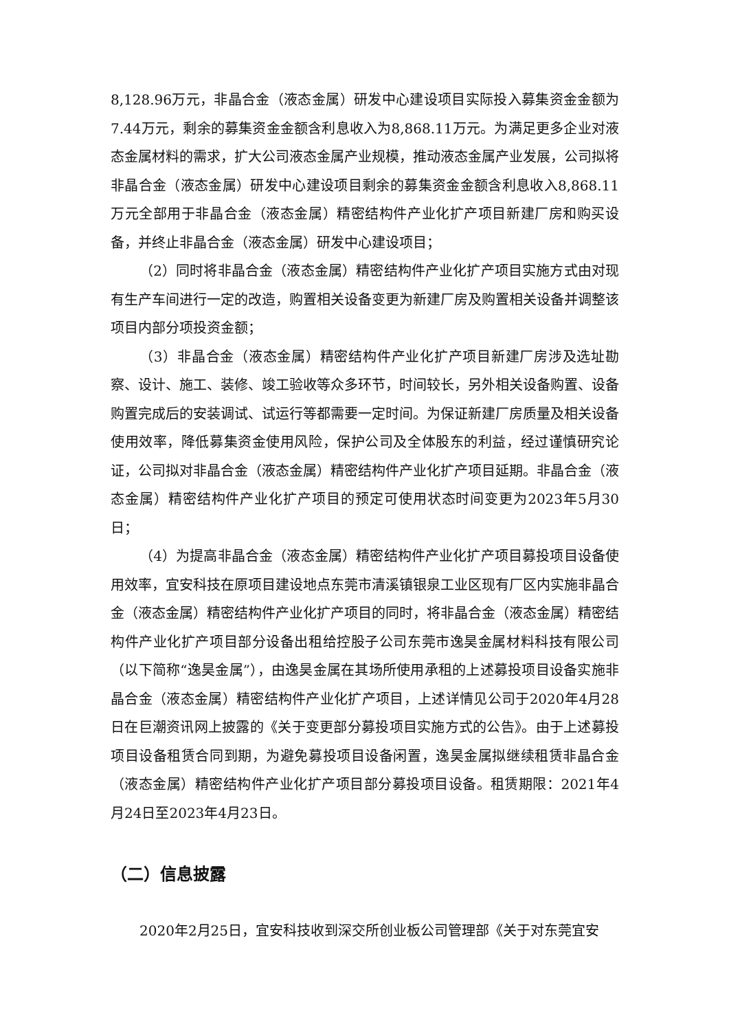8,128.96万元，非晶合金（液态金属）研发中心建设项目实际投入募集资金金额为7.44万元，剩余的募集资金金额含利息收入为8,868.11万元。为满足更多企业对液态金属材料的需求，扩大公司液态金属产业规模，推动液态金属产业发展，公司拟将非晶合金（液态金属）研发中心建设项目剩余的募集资金金额含利息收入8,868.11万元全部用于非晶合金（液态金属）精密结构件产业化扩产项目新建厂房和购买设备，并终止非晶合金（液态金属）研发中心建设项目；
（2）同时将非晶合金（液态金属）精密结构件产业化扩产项目实施方式由对现有生产车间进行一定的改造，购置相关设备变更为新建厂房及购置相关设备并调整该项目内部分项投资金额；
（3）非晶合金（液态金属）精密结构件产业化扩产项目新建厂房涉及选址勘察、设计、施工、装修、竣工验收等众多环节，时间较长，另外相关设备购置、设备购置完成后的安装调试、试运行等都需要一定时间。为保证新建厂房质量及相关设备使用效率，降低募集资金使用风险，保护公司及全体股东的利益，经过谨慎研究论证，公司拟对非晶合金（液态金属）精密结构件产业化扩产项目延期。非晶合金（液态金属）精密结构件产业化扩产项目的预定可使用状态时间变更为2023年5月30日；
（4）为提高非晶合金（液态金属）精密结构件产业化扩产项目募投项目设备使用效率，宜安科技在原项目建设地点东莞市清溪镇银泉工业区现有厂区内实施非晶合金（液态金属）精密结构件产业化扩产项目的同时，将非晶合金（液态金属）精密结构件产业化扩产项目部分设备出租给控股子公司东莞市逸昊金属材料科技有限公司（以下简称“逸昊金属”），由逸昊金属在其场所使用承租的上述募投项目设备实施非晶合金（液态金属）精密结构件产业化扩产项目，上述详情见公司于2020年4月28日在巨潮资讯网上披露的《关于变更部分募投项目实施方式的公告》。由于上述募投项目设备租赁合同到期，为避免募投项目设备闲置，逸昊金属拟继续租赁非晶合金（液态金属）精密结构件产业化扩产项目部分募投项目设备。租赁期限：2021年4月24日至2023年4月23日。
（二）信息披露
2020年2月25日，宜安科技收到深交所创业板公司管理部《关于对东莞宜安